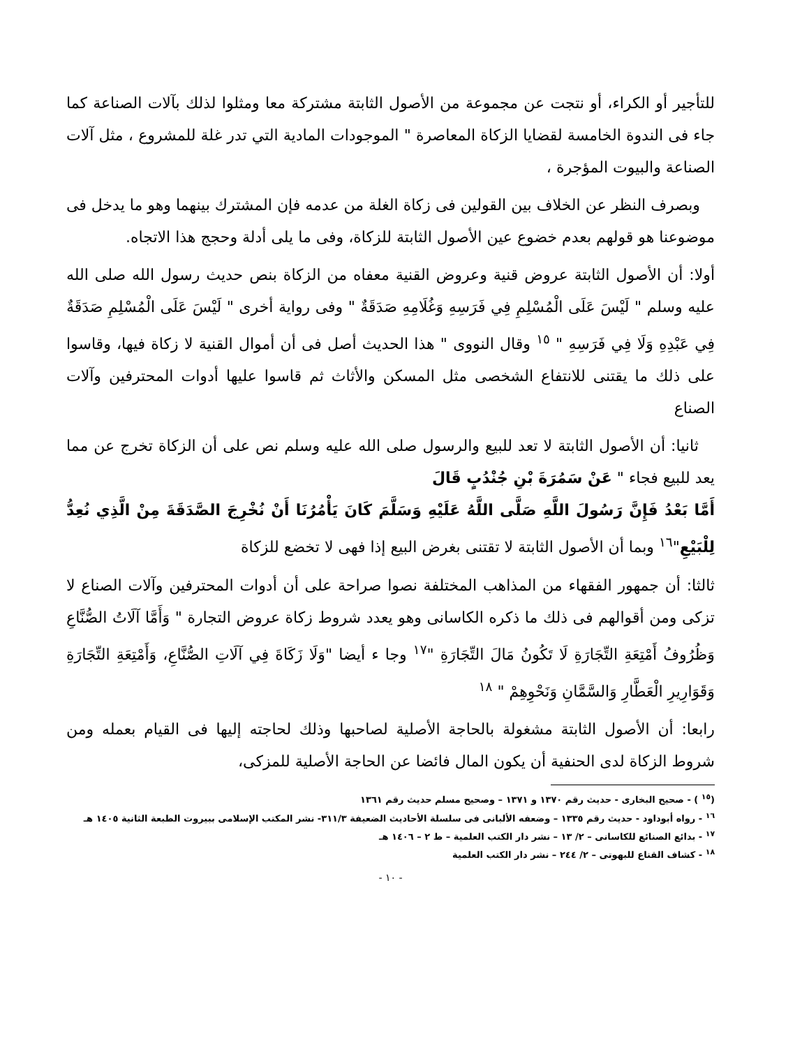للتأجير أو الكراء، أو نتجت عن مجموعة من الأصول الثابتة مشتركة معا ومثلوا لذلك بآلات الصناعة كما جاء فى الندوة الخامسة لقضايا الزكاة المعاصرة " الموجودات المادية التي تدر غلة للمشروع ، مثل آلات الصناعة والبيوت المؤجرة ،
وبصرف النظر عن الخلاف بين القولين فى زكاة الغلة من عدمه فإن المشترك بينهما وهو ما يدخل فى موضوعنا هو قولهم بعدم خضوع عين الأصول الثابتة للزكاة، وفى ما يلى أدلة وحجج هذا الاتجاه.
أولا: أن الأصول الثابتة عروض قنية وعروض القنية معفاه من الزكاة بنص حديث رسول الله صلى الله عليه وسلم " لَيْسَ عَلَى الْمُسْلِمِ فِي فَرَسِهِ وَغُلَامِهِ صَدَقَةٌ " وفى رواية أخرى " لَيْسَ عَلَى الْمُسْلِمِ صَدَقَةٌ فِي عَبْدِهِ وَلَا فِي فَرَسِهِ " <sup>١٥</sup> وقال النووى " هذا الحديث أصل فى أن أموال القنية لا زكاة فيها، وقاسوا على ذلك ما يقتنى للانتفاع الشخصى مثل المسكن والأثاث ثم قاسوا عليها أدوات المحترفين وآلات الصناع
ثانيا: أن الأصول الثابتة لا تعد للبيع والرسول صلى الله عليه وسلم نص على أن الزكاة تخرج عن مما يعد للبيع فجاء " عَنْ سَمُرَةَ بْنِ جُنْدُبٍ قَالَ
أَمَّا بَعْدُ فَإِنَّ رَسُولَ اللَّهِ صَلَّى اللَّهُ عَلَيْهِ وَسَلَّمَ كَانَ يَأْمُرُنَا أَنْ نُخْرِجَ الصَّدَقَةَ مِنْ الَّذِي نُعِدُّ لِلْبَيْعِ"<sup>١٦</sup> وبما أن الأصول الثابتة لا تقتنى بغرض البيع إذا فهى لا تخضع للزكاة
ثالثا: أن جمهور الفقهاء من المذاهب المختلفة نصوا صراحة على أن أدوات المحترفين وآلات الصناع لا تزكى ومن أقوالهم فى ذلك ما ذكره الكاسانى وهو يعدد شروط زكاة عروض التجارة " وَأَمَّا آلَاتُ الصُّنَّاعِ وَظُرُوفُ أَمْتِعَةِ التِّجَارَةِ لَا تَكُونُ مَالَ التِّجَارَةِ "<sup>١٧</sup> وجا ء أيضا "وَلَا زَكَاةَ فِي آلَاتِ الصُّنَّاعِ، وَأَمْتِعَةِ التِّجَارَةِ وَقَوَارِيرِ الْعَطَّارِ وَالسَّمَّانِ وَنَحْوِهِمْ " <sup>١٨</sup>
رابعا: أن الأصول الثابتة مشغولة بالحاجة الأصلية لصاحبها وذلك لحاجته إليها فى القيام بعمله ومن شروط الزكاة لدى الحنفية أن يكون المال فائضا عن الحاجة الأصلية للمزكى،
(<sup>١٥</sup> ) - صحيح البخارى - حديث رقم ١٣٧٠ و ١٣٧١ – وصحيح مسلم حديث رقم ١٣٦١
<sup>١٦</sup> - رواه أبوداود - حديث رقم ١٣٣٥ – وضعفه الألبانى فى سلسلة الأحاديث الضعيفة ٣١١/٣- نشر المكتب الإسلامى ببيروت الطبعة الثانية ١٤٠٥ هـ
<sup>١٧</sup> - بدائع الصنائع للكاسانى – ٢/ ١٣ – نشر دار الكتب العلمية – ط ٢ – ١٤٠٦ هـ
<sup>١٨</sup> - كشاف القناع للبهوتى – ٢/ ٢٤٤ – نشر دار الكتب العلمية
- ١٠ -